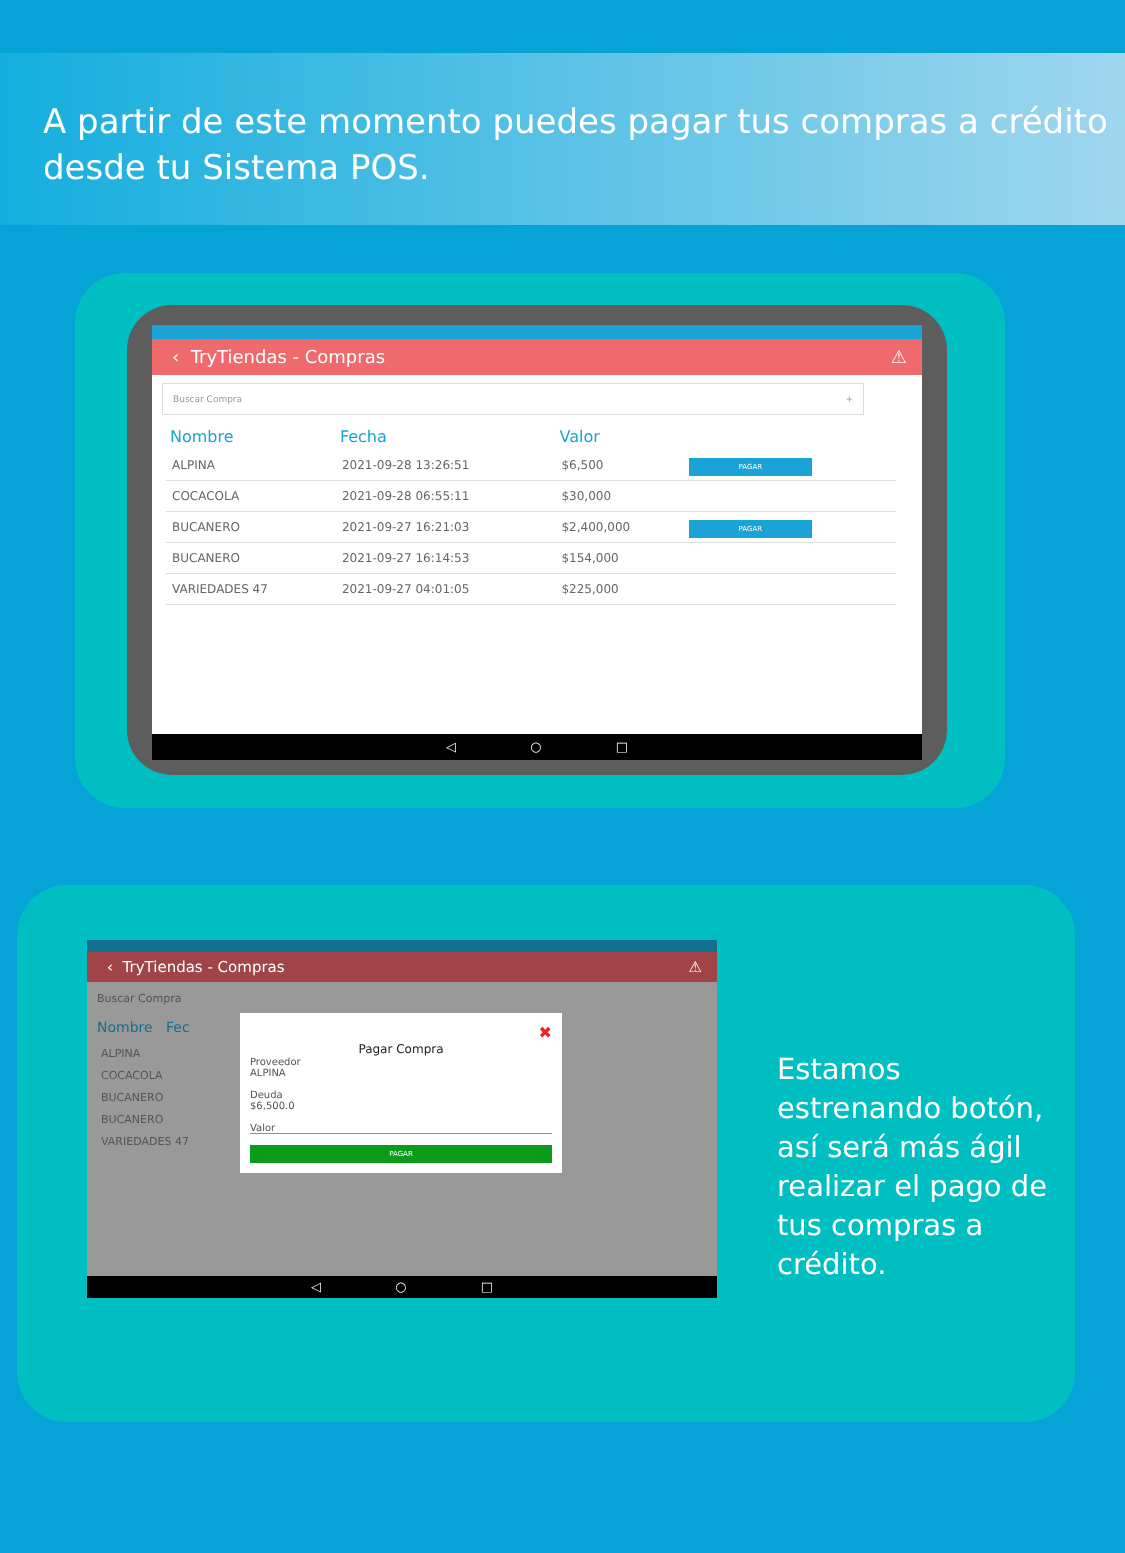A partir de este momento puedes pagar tus compras a crédito desde tu Sistema POS.
‹ TryTiendas - Compras ⚠
Buscar Compra +
| Nombre | Fecha | Valor | |
| --- | --- | --- | --- |
| ALPINA | 2021-09-28 13:26:51 | $6,500 | PAGAR |
| COCACOLA | 2021-09-28 06:55:11 | $30,000 | |
| BUCANERO | 2021-09-27 16:21:03 | $2,400,000 | PAGAR |
| BUCANERO | 2021-09-27 16:14:53 | $154,000 | |
| VARIEDADES 47 | 2021-09-27 04:01:05 | $225,000 | |
◁ ○ □
‹ TryTiendas - Compras ⚠
Buscar Compra
Nombre Fec
ALPINA
COCACOLA
BUCANERO
BUCANERO
VARIEDADES 47
✖
Pagar Compra
Proveedor
ALPINA
Deuda
$6,500.0
Valor
PAGAR
◁ ○ □
Estamos estrenando botón, así será más ágil realizar el pago de tus compras a crédito.